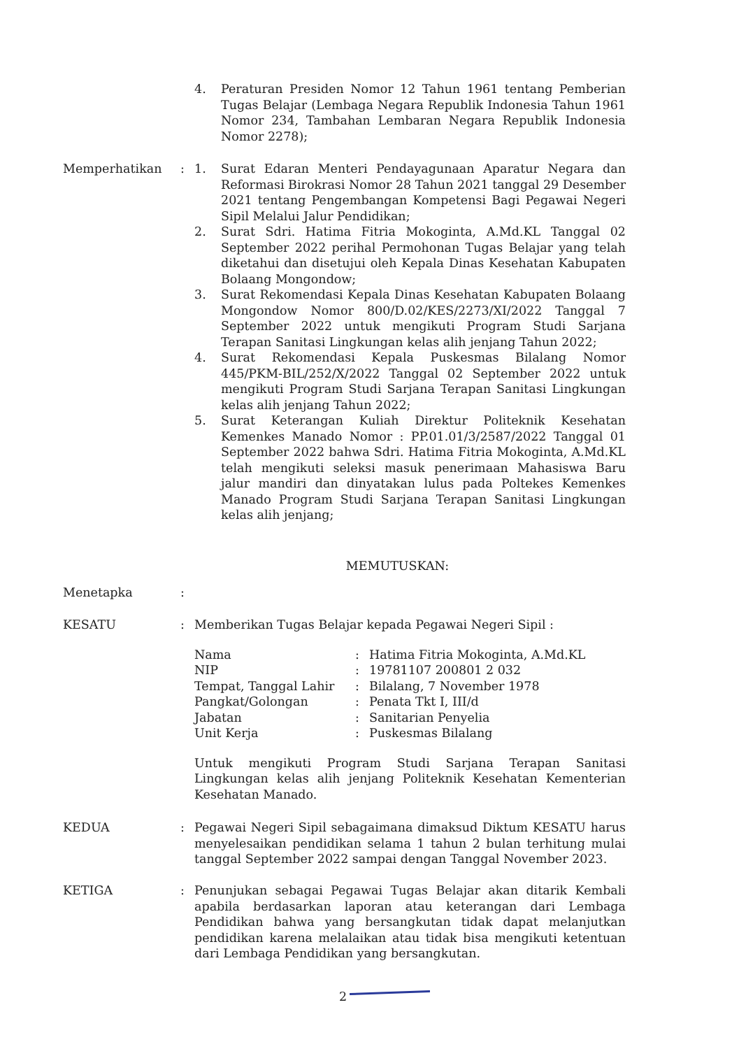4. Peraturan Presiden Nomor 12 Tahun 1961 tentang Pemberian Tugas Belajar (Lembaga Negara Republik Indonesia Tahun 1961 Nomor 234, Tambahan Lembaran Negara Republik Indonesia Nomor 2278);
Memperhatikan : 1. Surat Edaran Menteri Pendayagunaan Aparatur Negara dan Reformasi Birokrasi Nomor 28 Tahun 2021 tanggal 29 Desember 2021 tentang Pengembangan Kompetensi Bagi Pegawai Negeri Sipil Melalui Jalur Pendidikan;
2. Surat Sdri. Hatima Fitria Mokoginta, A.Md.KL Tanggal 02 September 2022 perihal Permohonan Tugas Belajar yang telah diketahui dan disetujui oleh Kepala Dinas Kesehatan Kabupaten Bolaang Mongondow;
3. Surat Rekomendasi Kepala Dinas Kesehatan Kabupaten Bolaang Mongondow Nomor 800/D.02/KES/2273/XI/2022 Tanggal 7 September 2022 untuk mengikuti Program Studi Sarjana Terapan Sanitasi Lingkungan kelas alih jenjang Tahun 2022;
4. Surat Rekomendasi Kepala Puskesmas Bilalang Nomor 445/PKM-BIL/252/X/2022 Tanggal 02 September 2022 untuk mengikuti Program Studi Sarjana Terapan Sanitasi Lingkungan kelas alih jenjang Tahun 2022;
5. Surat Keterangan Kuliah Direktur Politeknik Kesehatan Kemenkes Manado Nomor : PP.01.01/3/2587/2022 Tanggal 01 September 2022 bahwa Sdri. Hatima Fitria Mokoginta, A.Md.KL telah mengikuti seleksi masuk penerimaan Mahasiswa Baru jalur mandiri dan dinyatakan lulus pada Poltekes Kemenkes Manado Program Studi Sarjana Terapan Sanitasi Lingkungan kelas alih jenjang;
MEMUTUSKAN:
Menetapka :
KESATU : Memberikan Tugas Belajar kepada Pegawai Negeri Sipil :
| Nama | : | Hatima Fitria Mokoginta, A.Md.KL |
| NIP | : | 19781107 200801 2 032 |
| Tempat, Tanggal Lahir | : | Bilalang, 7 November 1978 |
| Pangkat/Golongan | : | Penata Tkt I, III/d |
| Jabatan | : | Sanitarian Penyelia |
| Unit Kerja | : | Puskesmas Bilalang |
Untuk mengikuti Program Studi Sarjana Terapan Sanitasi Lingkungan kelas alih jenjang Politeknik Kesehatan Kementerian Kesehatan Manado.
KEDUA : Pegawai Negeri Sipil sebagaimana dimaksud Diktum KESATU harus menyelesaikan pendidikan selama 1 tahun 2 bulan terhitung mulai tanggal September 2022 sampai dengan Tanggal November 2023.
KETIGA : Penunjukan sebagai Pegawai Tugas Belajar akan ditarik Kembali apabila berdasarkan laporan atau keterangan dari Lembaga Pendidikan bahwa yang bersangkutan tidak dapat melanjutkan pendidikan karena melalaikan atau tidak bisa mengikuti ketentuan dari Lembaga Pendidikan yang bersangkutan.
2